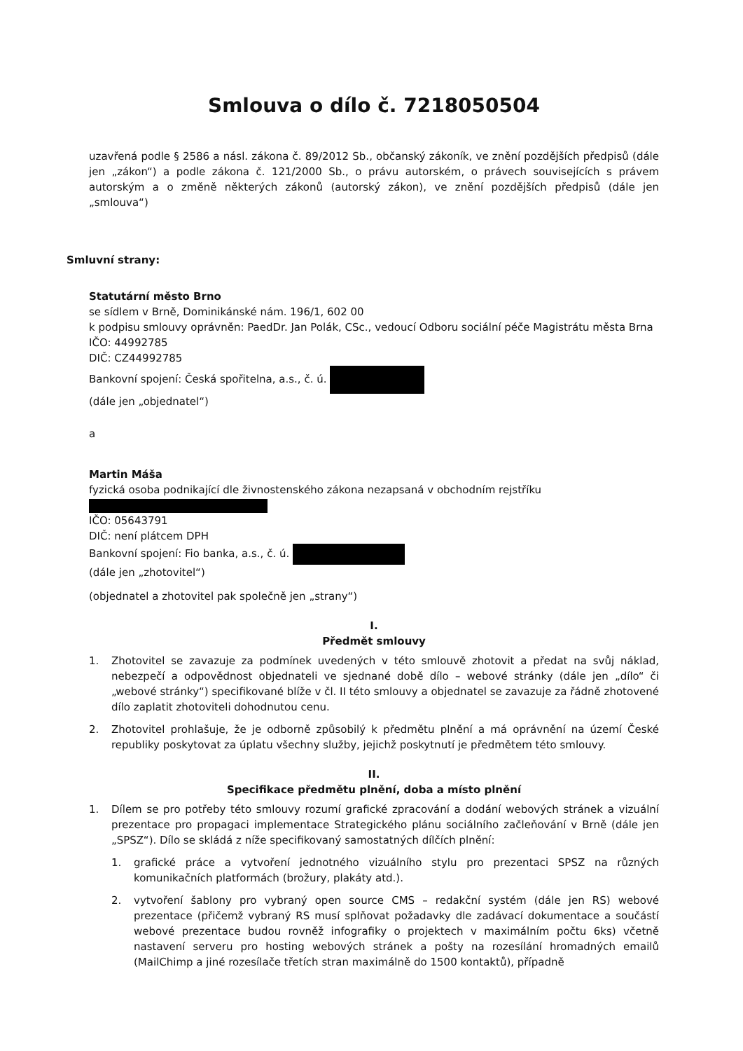Smlouva o dílo č. 7218050504
uzavřená podle § 2586 a násl. zákona č. 89/2012 Sb., občanský zákoník, ve znění pozdějších předpisů (dále jen „zákon“) a podle zákona č. 121/2000 Sb., o právu autorském, o právech souvisejících s právem autorským a o změně některých zákonů (autorský zákon), ve znění pozdějších předpisů (dále jen „smlouva“)
Smluvní strany:
Statutární město Brno
se sídlem v Brně, Dominikánské nám. 196/1, 602 00
k podpisu smlouvy oprávněn: PaedDr. Jan Polák, CSc., vedoucí Odboru sociální péče Magistrátu města Brna
IČO: 44992785
DIČ: CZ44992785
Bankovní spojení: Česká spořitelna, a.s., č. ú.
(dále jen „objednatel“)
a
Martin Máša
fyzická osoba podnikající dle živnostenského zákona nezapsaná v obchodním rejstříku
IČO: 05643791
DIČ: není plátcem DPH
Bankovní spojení: Fio banka, a.s., č. ú.
(dále jen „zhotovitel“)
(objednatel a zhotovitel pak společně jen „strany“)
I.
Předmět smlouvy
1. Zhotovitel se zavazuje za podmínek uvedených v této smlouvě zhotovit a předat na svůj náklad, nebezpečí a odpovědnost objednateli ve sjednané době dílo – webové stránky (dále jen „dílo“ či „webové stránky“) specifikované blíže v čl. II této smlouvy a objednatel se zavazuje za řádně zhotovené dílo zaplatit zhotoviteli dohodnutou cenu.
2. Zhotovitel prohlašuje, že je odborně způsobilý k předmětu plnění a má oprávnění na území České republiky poskytovat za úplatu všechny služby, jejichž poskytnutí je předmětem této smlouvy.
II.
Specifikace předmětu plnění, doba a místo plnění
1. Dílem se pro potřeby této smlouvy rozumí grafické zpracování a dodání webových stránek a vizuální prezentace pro propagaci implementace Strategického plánu sociálního začleňování v Brně (dále jen „SPSZ“). Dílo se skládá z níže specifikovaný samostatných dílčích plnění:
1. grafické práce a vytvoření jednotného vizuálního stylu pro prezentaci SPSZ na různých komunikačních platformách (brožury, plakáty atd.).
2. vytvoření šablony pro vybraný open source CMS – redakční systém (dále jen RS) webové prezentace (přičemž vybraný RS musí splňovat požadavky dle zadávací dokumentace a součástí webové prezentace budou rovněž infografiky o projektech v maximálním počtu 6ks) včetně nastavení serveru pro hosting webových stránek a pošty na rozesílání hromadných emailů (MailChimp a jiné rozesílače třetích stran maximálně do 1500 kontaktů), případně